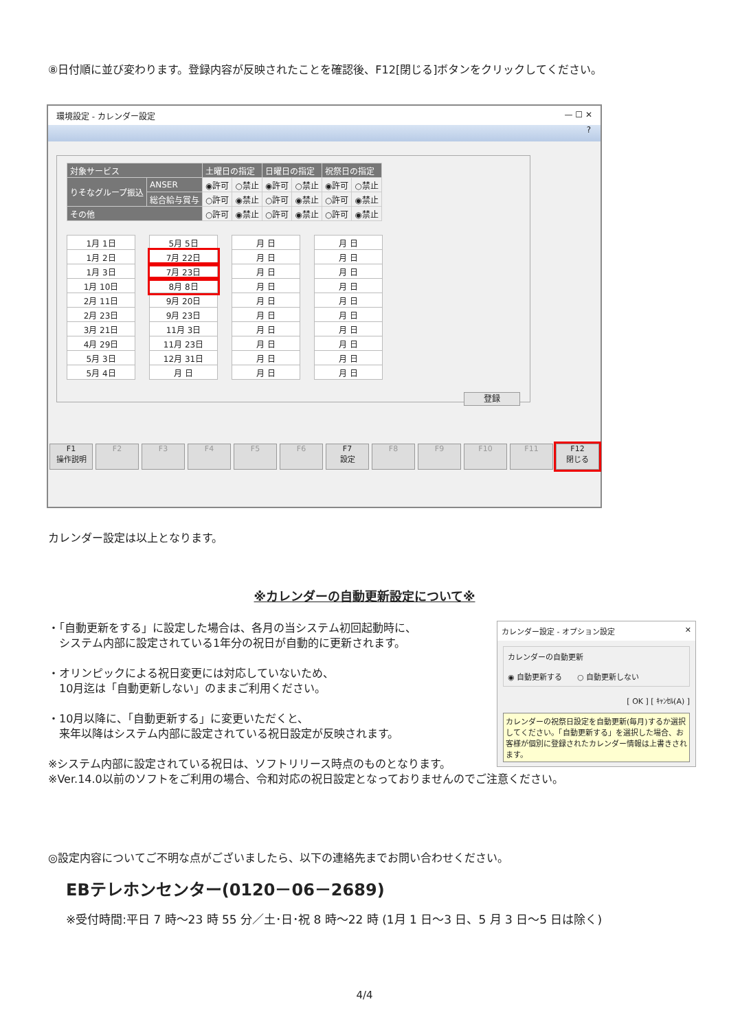⑧日付順に並び変わります。登録内容が反映されたことを確認後、F12[閉じる]ボタンをクリックしてください。
環境設定 - カレンダー設定 — ☐ ✕
?
| 対象サービス | | 土曜日の指定 | | 日曜日の指定 | | 祝祭日の指定 | |
| --- | --- | --- | --- | --- | --- | --- | --- |
| りそなグループ振込 | ANSER | ◉許可 | ○禁止 | ◉許可 | ○禁止 | ◉許可 | ○禁止 |
| | 総合給与賞与 | ○許可 | ◉禁止 | ○許可 | ◉禁止 | ○許可 | ◉禁止 |
| その他 | | ○許可 | ◉禁止 | ○許可 | ◉禁止 | ○許可 | ◉禁止 |
| 1月 1日 |
| 1月 2日 |
| 1月 3日 |
| 1月 10日 |
| 2月 11日 |
| 2月 23日 |
| 3月 21日 |
| 4月 29日 |
| 5月 3日 |
| 5月 4日 |
| 5月 5日 |
| 7月 22日 |
| 7月 23日 |
| 8月 8日 |
| 9月 20日 |
| 9月 23日 |
| 11月 3日 |
| 11月 23日 |
| 12月 31日 |
| 月 日 |
| 月 日 |
| 月 日 |
| 月 日 |
| 月 日 |
| 月 日 |
| 月 日 |
| 月 日 |
| 月 日 |
| 月 日 |
| 月 日 |
| 月 日 |
| 月 日 |
| 月 日 |
| 月 日 |
| 月 日 |
| 月 日 |
| 月 日 |
| 月 日 |
| 月 日 |
| 月 日 |
登録
F1
操作説明
F2 F3 F4 F5 F6 F7
設定
F8 F9 F10 F11 F12
閉じる
カレンダー設定は以上となります。
※カレンダーの自動更新設定について※
カレンダー設定 - オプション設定 ✕
カレンダーの自動更新
◉ 自動更新する　　○ 自動更新しない
[ OK ] [ ｷｬﾝｾﾙ(A) ]
カレンダーの祝祭日設定を自動更新(毎月)するか選択してください。「自動更新する」を選択した場合、お客様が個別に登録されたカレンダー情報は上書きされます。
・「自動更新をする」に設定した場合は、各月の当システム初回起動時に、
　システム内部に設定されている1年分の祝日が自動的に更新されます。
・オリンピックによる祝日変更には対応していないため、
　10月迄は「自動更新しない」のままご利用ください。
・10月以降に、「自動更新する」に変更いただくと、
　来年以降はシステム内部に設定されている祝日設定が反映されます。
※システム内部に設定されている祝日は、ソフトリリース時点のものとなります。
※Ver.14.0以前のソフトをご利用の場合、令和対応の祝日設定となっておりませんのでご注意ください。
◎設定内容についてご不明な点がございましたら、以下の連絡先までお問い合わせください。
EBテレホンセンター(0120－06－2689)
※受付時間:平日 7 時～23 時 55 分／土･日･祝 8 時～22 時 (1月 1 日～3 日、5 月 3 日～5 日は除く)
4/4